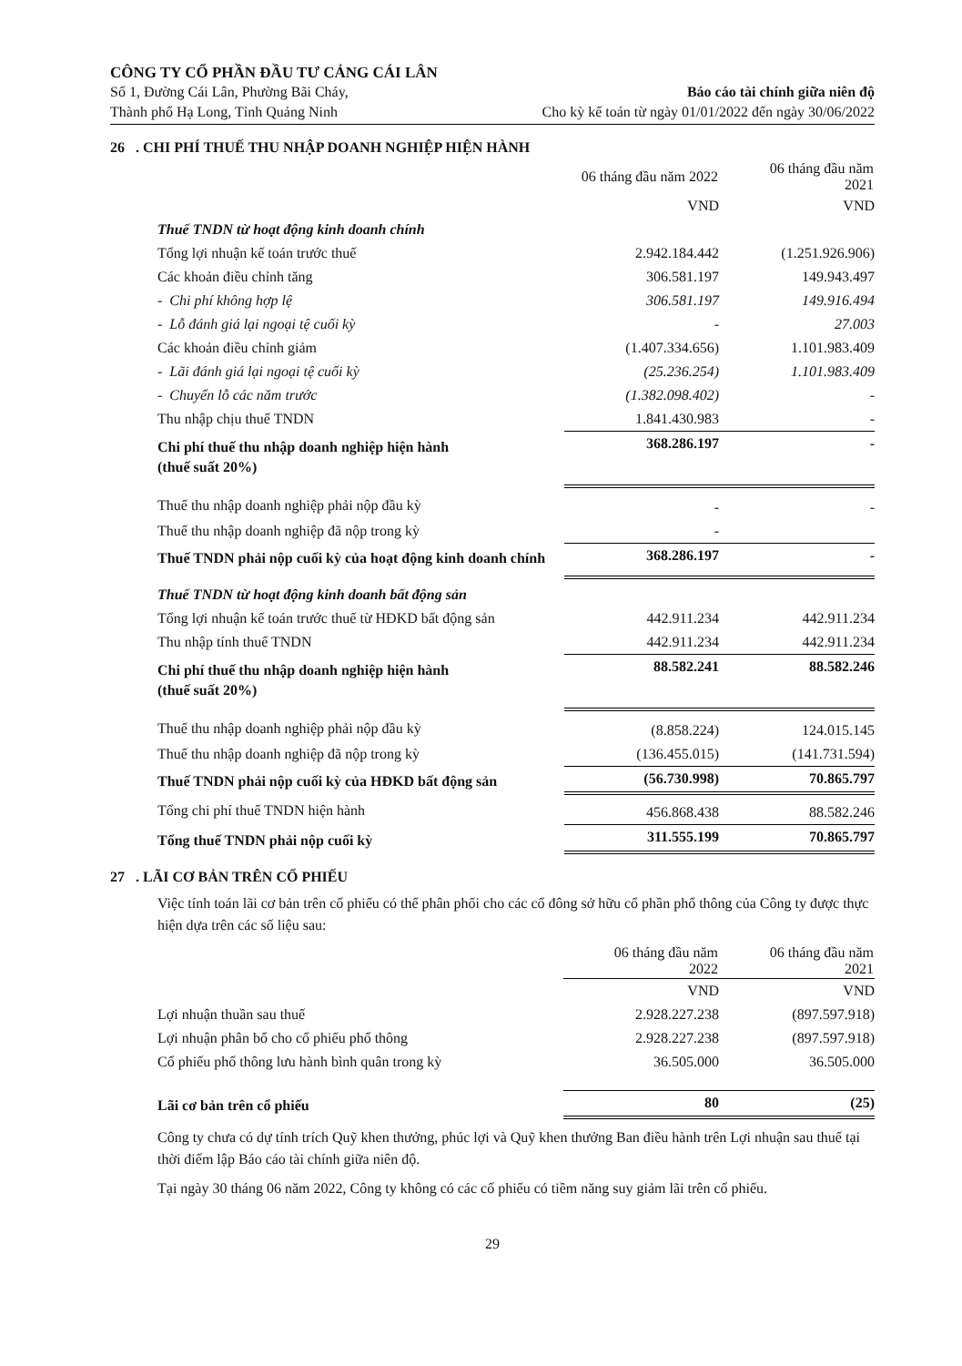CÔNG TY CỔ PHẦN ĐẦU TƯ CẢNG CÁI LÂN
Số 1, Đường Cái Lân, Phường Bãi Cháy, Báo cáo tài chính giữa niên độ
Thành phố Hạ Long, Tỉnh Quảng Ninh Cho kỳ kế toán từ ngày 01/01/2022 đến ngày 30/06/2022
26 . CHI PHÍ THUẾ THU NHẬP DOANH NGHIỆP HIỆN HÀNH
| | 06 tháng đầu năm 2022 | 06 tháng đầu năm 2021 |
| | VND | VND |
| Thuế TNDN từ hoạt động kinh doanh chính | | |
| Tổng lợi nhuận kế toán trước thuế | 2.942.184.442 | (1.251.926.906) |
| Các khoản điều chỉnh tăng | 306.581.197 | 149.943.497 |
| - Chi phí không hợp lệ | 306.581.197 | 149.916.494 |
| - Lỗ đánh giá lại ngoại tệ cuối kỳ | - | 27.003 |
| Các khoản điều chỉnh giảm | (1.407.334.656) | 1.101.983.409 |
| - Lãi đánh giá lại ngoại tệ cuối kỳ | (25.236.254) | 1.101.983.409 |
| - Chuyển lỗ các năm trước | (1.382.098.402) | - |
| Thu nhập chịu thuế TNDN | 1.841.430.983 | - |
| Chi phí thuế thu nhập doanh nghiệp hiện hành (thuế suất 20%) | 368.286.197 | - |
| Thuế thu nhập doanh nghiệp phải nộp đầu kỳ | - | - |
| Thuế thu nhập doanh nghiệp đã nộp trong kỳ | - | |
| Thuế TNDN phải nộp cuối kỳ của hoạt động kinh doanh chính | 368.286.197 | - |
| Thuế TNDN từ hoạt động kinh doanh bất động sản | | |
| Tổng lợi nhuận kế toán trước thuế từ HĐKD bất động sản | 442.911.234 | 442.911.234 |
| Thu nhập tính thuế TNDN | 442.911.234 | 442.911.234 |
| Chi phí thuế thu nhập doanh nghiệp hiện hành (thuế suất 20%) | 88.582.241 | 88.582.246 |
| Thuế thu nhập doanh nghiệp phải nộp đầu kỳ | (8.858.224) | 124.015.145 |
| Thuế thu nhập doanh nghiệp đã nộp trong kỳ | (136.455.015) | (141.731.594) |
| Thuế TNDN phải nộp cuối kỳ của HĐKD bất động sản | (56.730.998) | 70.865.797 |
| Tổng chi phí thuế TNDN hiện hành | 456.868.438 | 88.582.246 |
| Tổng thuế TNDN phải nộp cuối kỳ | 311.555.199 | 70.865.797 |
27 . LÃI CƠ BẢN TRÊN CỔ PHIẾU
Việc tính toán lãi cơ bản trên cổ phiếu có thể phân phối cho các cổ đông sở hữu cổ phần phổ thông của Công ty được thực hiện dựa trên các số liệu sau:
| | 06 tháng đầu năm 2022 | 06 tháng đầu năm 2021 |
| | VND | VND |
| Lợi nhuận thuần sau thuế | 2.928.227.238 | (897.597.918) |
| Lợi nhuận phân bổ cho cổ phiếu phổ thông | 2.928.227.238 | (897.597.918) |
| Cổ phiếu phổ thông lưu hành bình quân trong kỳ | 36.505.000 | 36.505.000 |
| Lãi cơ bản trên cổ phiếu | 80 | (25) |
Công ty chưa có dự tính trích Quỹ khen thưởng, phúc lợi và Quỹ khen thưởng Ban điều hành trên Lợi nhuận sau thuế tại thời điểm lập Báo cáo tài chính giữa niên độ.
Tại ngày 30 tháng 06 năm 2022, Công ty không có các cổ phiếu có tiềm năng suy giảm lãi trên cổ phiếu.
29